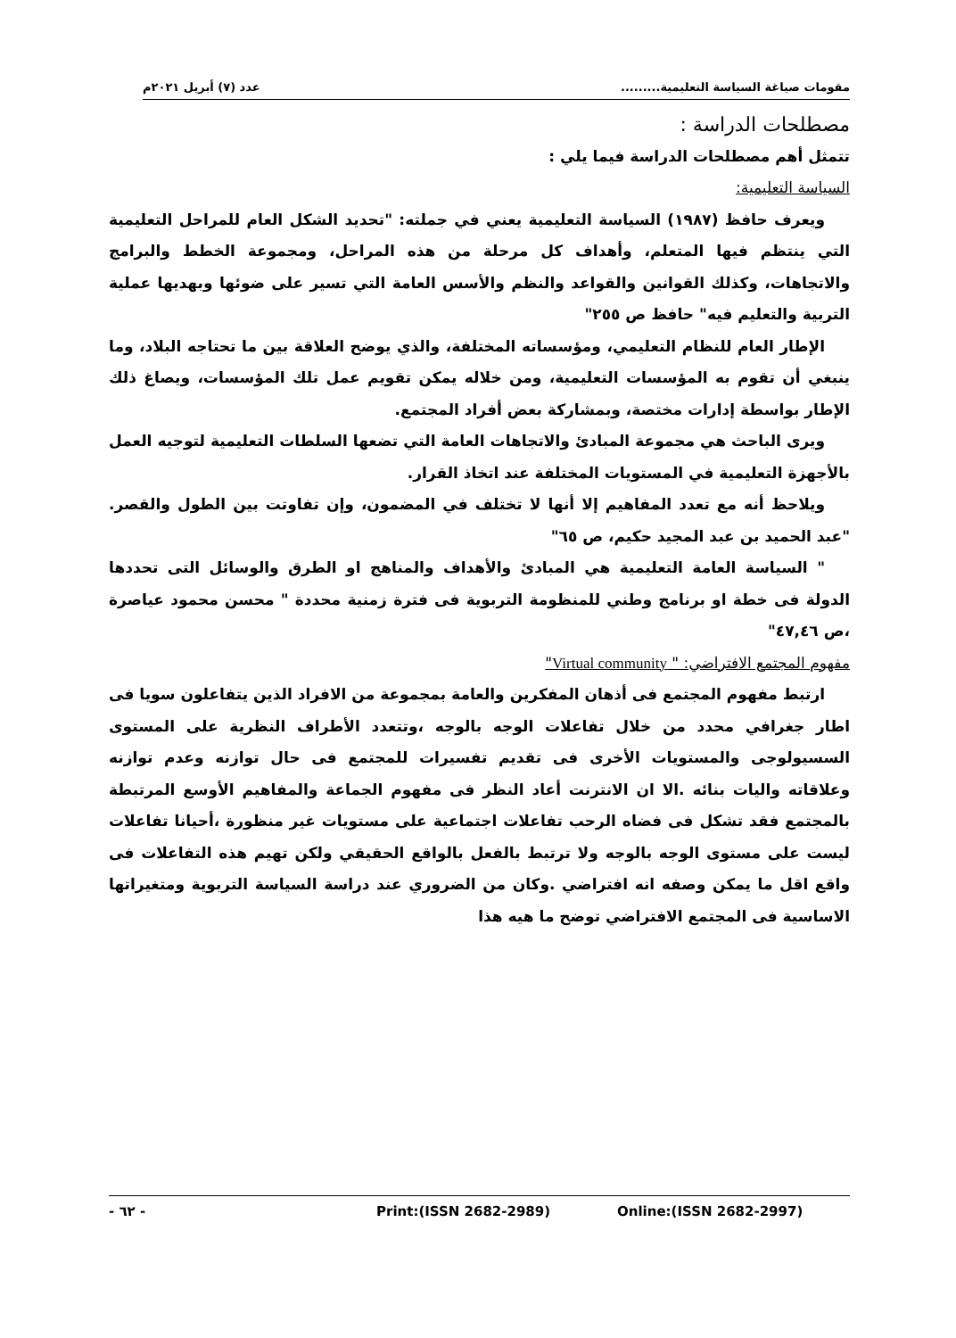مقومات صياغة السياسة التعليمية......... عدد (٧) أبريل ٢٠٢١م
مصطلحات الدراسة :
تتمثل أهم مصطلحات الدراسة فيما يلي :
السياسة التعليمية:
ويعرف حافظ (١٩٨٧) السياسة التعليمية يعني في جملته: "تحديد الشكل العام للمراحل التعليمية التي ينتظم فيها المتعلم، وأهداف كل مرحلة من هذه المراحل، ومجموعة الخطط والبرامج والاتجاهات، وكذلك القوانين والقواعد والنظم والأسس العامة التي تسير على ضوئها وبهديها عملية التربية والتعليم فيه" حافظ ص ٢٥٥"
الإطار العام للنظام التعليمي، ومؤسساته المختلفة، والذي يوضح العلاقة بين ما تحتاجه البلاد، وما ينبغي أن تقوم به المؤسسات التعليمية، ومن خلاله يمكن تقويم عمل تلك المؤسسات، ويصاغ ذلك الإطار بواسطة إدارات مختصة، وبمشاركة بعض أفراد المجتمع.
ويرى الباحث هي مجموعة المبادئ والاتجاهات العامة التي تضعها السلطات التعليمية لتوجيه العمل بالأجهزة التعليمية في المستويات المختلفة عند اتخاذ القرار.
ويلاحظ أنه مع تعدد المفاهيم إلا أنها لا تختلف في المضمون، وإن تفاوتت بين الطول والقصر. "عبد الحميد بن عبد المجيد حكيم، ص ٦٥"
" السياسة العامة التعليمية هي المبادئ والأهداف والمناهج او الطرق والوسائل التى تحددها الدولة فى خطة او برنامج وطني للمنظومة التربوية فى فترة زمنية محددة " محسن محمود عياصرة ،ص ٤٧,٤٦"
مفهوم المجتمع الافتراضي: " Virtual community"
ارتبط مفهوم المجتمع فى أذهان المفكرين والعامة بمجموعة من الافراد الذين يتفاعلون سويا فى اطار جغرافي محدد من خلال تفاعلات الوجه بالوجه ،وتتعدد الأطراف النظرية على المستوى السسيولوجى والمستويات الأخرى فى تقديم تفسيرات للمجتمع فى حال توازنه وعدم توازنه وعلاقاته واليات بنائه .الا ان الانترنت أعاد النظر فى مفهوم الجماعة والمفاهيم الأوسع المرتبطة بالمجتمع فقد تشكل فى فضاه الرحب تفاعلات اجتماعية على مستويات غير منظورة ،أحيانا تفاعلات ليست على مستوى الوجه بالوجه ولا ترتبط بالفعل بالواقع الحقيقي ولكن تهيم هذه التفاعلات فى واقع اقل ما يمكن وصفه انه افتراضي .وكان من الضروري عند دراسة السياسة التربوية ومتغيراتها الاساسية فى المجتمع الافتراضي توضح ما هيه هذا
- ٦٢ - Print:(ISSN 2682-2989) Online:(ISSN 2682-2997)